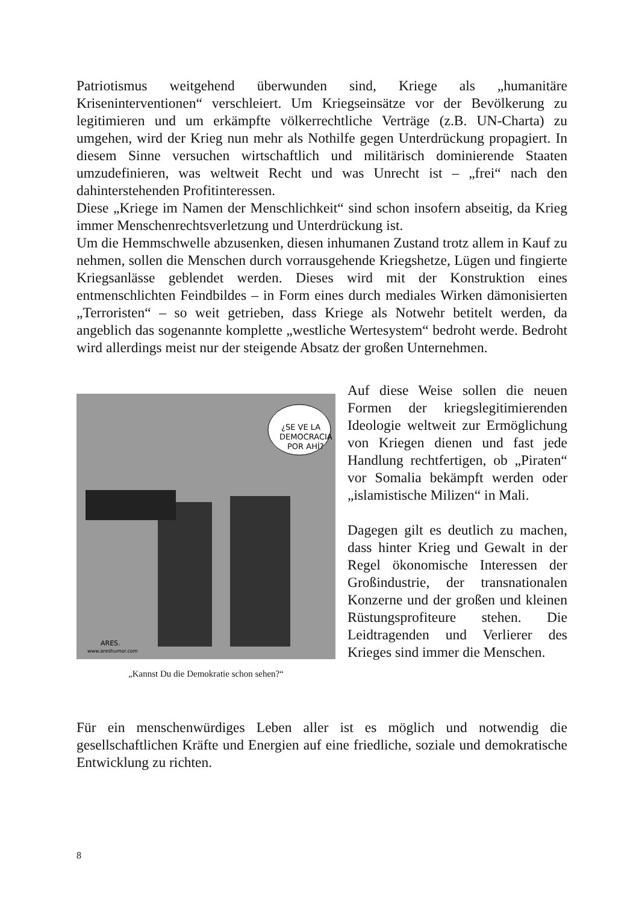Patriotismus weitgehend überwunden sind, Kriege als „humanitäre Kriseninterventionen“ verschleiert. Um Kriegseinsätze vor der Bevölkerung zu legitimieren und um erkämpfte völkerrechtliche Verträge (z.B. UN-Charta) zu umgehen, wird der Krieg nun mehr als Nothilfe gegen Unterdrückung propagiert. In diesem Sinne versuchen wirtschaftlich und militärisch dominierende Staaten umzudefinieren, was weltweit Recht und was Unrecht ist – „frei“ nach den dahinterstehenden Profitinteressen.
Diese „Kriege im Namen der Menschlichkeit“ sind schon insofern abseitig, da Krieg immer Menschenrechtsverletzung und Unterdrückung ist.
Um die Hemmschwelle abzusenken, diesen inhumanen Zustand trotz allem in Kauf zu nehmen, sollen die Menschen durch vorrausgehende Kriegshetze, Lügen und fingierte Kriegsanlässe geblendet werden. Dieses wird mit der Konstruktion eines entmenschlichten Feindbildes – in Form eines durch mediales Wirken dämonisierten „Terroristen“ – so weit getrieben, dass Kriege als Notwehr betitelt werden, da angeblich das sogenannte komplette „westliche Wertesystem“ bedroht werde. Bedroht wird allerdings meist nur der steigende Absatz der großen Unternehmen.
¿SE VE LA
DEMOCRACIA
POR AHÍ?
ARES.
www.areshumor.com
„Kannst Du die Demokratie schon sehen?“
Auf diese Weise sollen die neuen Formen der kriegslegitimierenden Ideologie weltweit zur Ermöglichung von Kriegen dienen und fast jede Handlung rechtfertigen, ob „Piraten“ vor Somalia bekämpft werden oder „islamistische Milizen“ in Mali.
Dagegen gilt es deutlich zu machen, dass hinter Krieg und Gewalt in der Regel ökonomische Interessen der Großindustrie, der transnationalen Konzerne und der großen und kleinen Rüstungsprofiteure stehen. Die Leidtragenden und Verlierer des Krieges sind immer die Menschen.
Für ein menschenwürdiges Leben aller ist es möglich und notwendig die gesellschaftlichen Kräfte und Energien auf eine friedliche, soziale und demokratische Entwicklung zu richten.
8